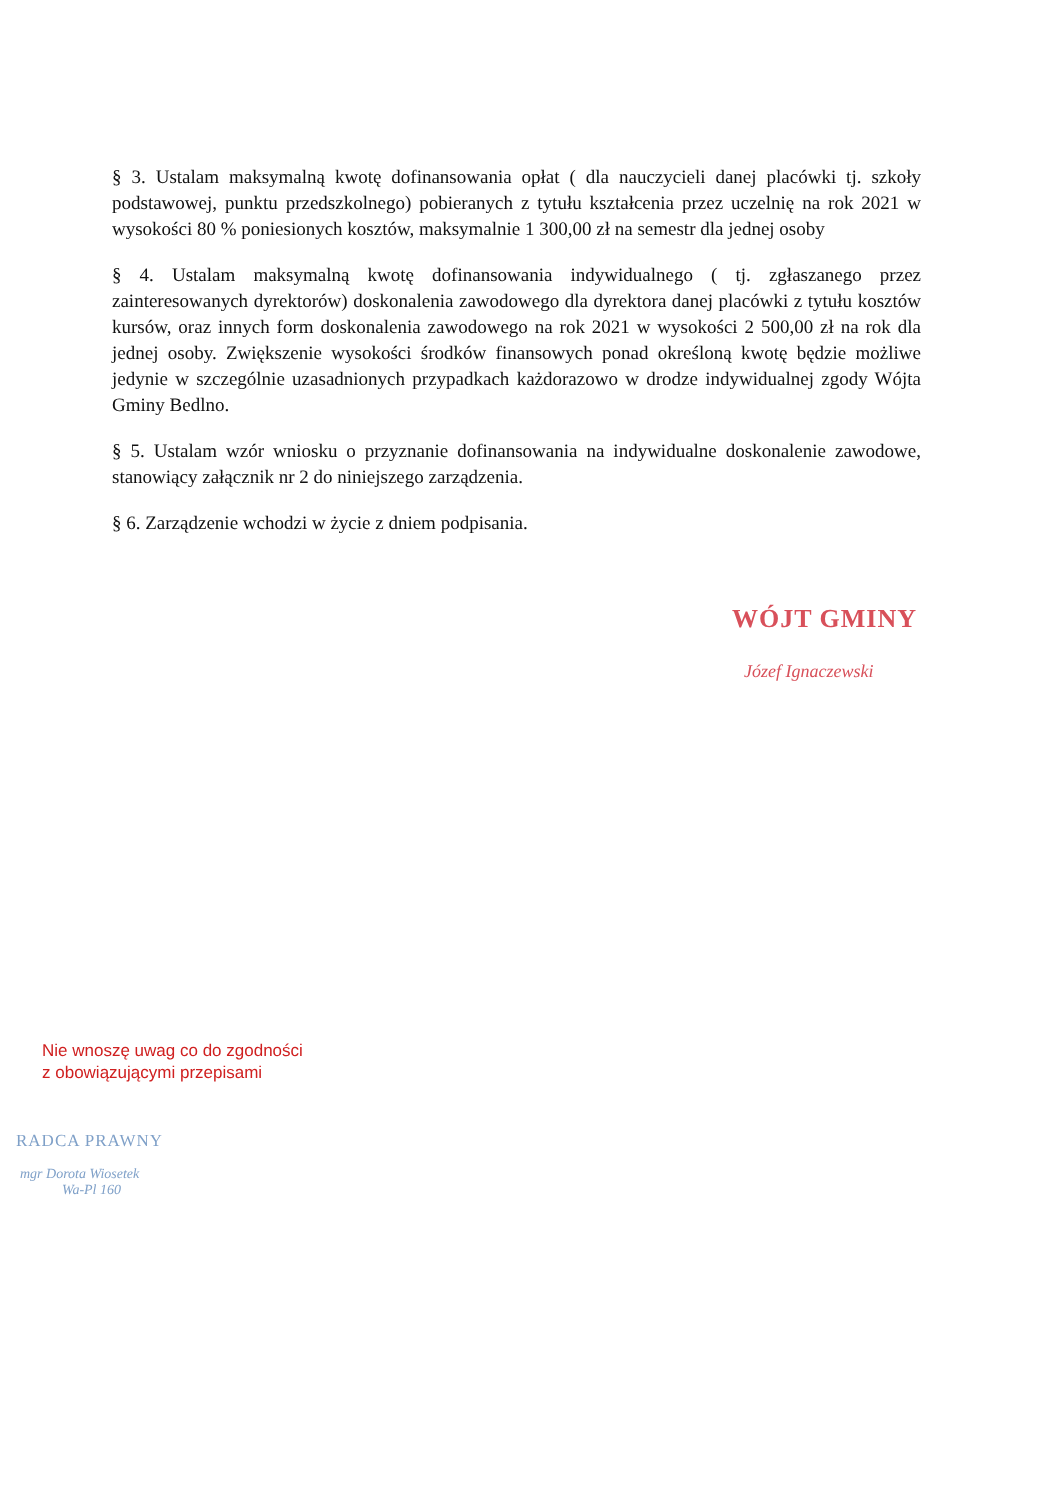§ 3. Ustalam maksymalną kwotę dofinansowania opłat ( dla nauczycieli danej placówki tj. szkoły podstawowej, punktu przedszkolnego) pobieranych z tytułu kształcenia przez uczelnię na rok 2021 w wysokości 80 % poniesionych kosztów, maksymalnie 1 300,00 zł na semestr dla jednej osoby
§ 4. Ustalam maksymalną kwotę dofinansowania indywidualnego ( tj. zgłaszanego przez zainteresowanych dyrektorów) doskonalenia zawodowego dla dyrektora danej placówki z tytułu kosztów kursów, oraz innych form doskonalenia zawodowego na rok 2021 w wysokości 2 500,00 zł na rok dla jednej osoby. Zwiększenie wysokości środków finansowych ponad określoną kwotę będzie możliwe jedynie w szczególnie uzasadnionych przypadkach każdorazowo w drodze indywidualnej zgody Wójta Gminy Bedlno.
§ 5. Ustalam wzór wniosku o przyznanie dofinansowania na indywidualne doskonalenie zawodowe, stanowiący załącznik nr 2 do niniejszego zarządzenia.
§ 6. Zarządzenie wchodzi w życie z dniem podpisania.
WÓJT GMINY
Józef Ignaczewski
Nie wnoszę uwag co do zgodności
z obowiązującymi przepisami
RADCA PRAWNY
mgr Dorota Wiosetek
Wa-Pl 160